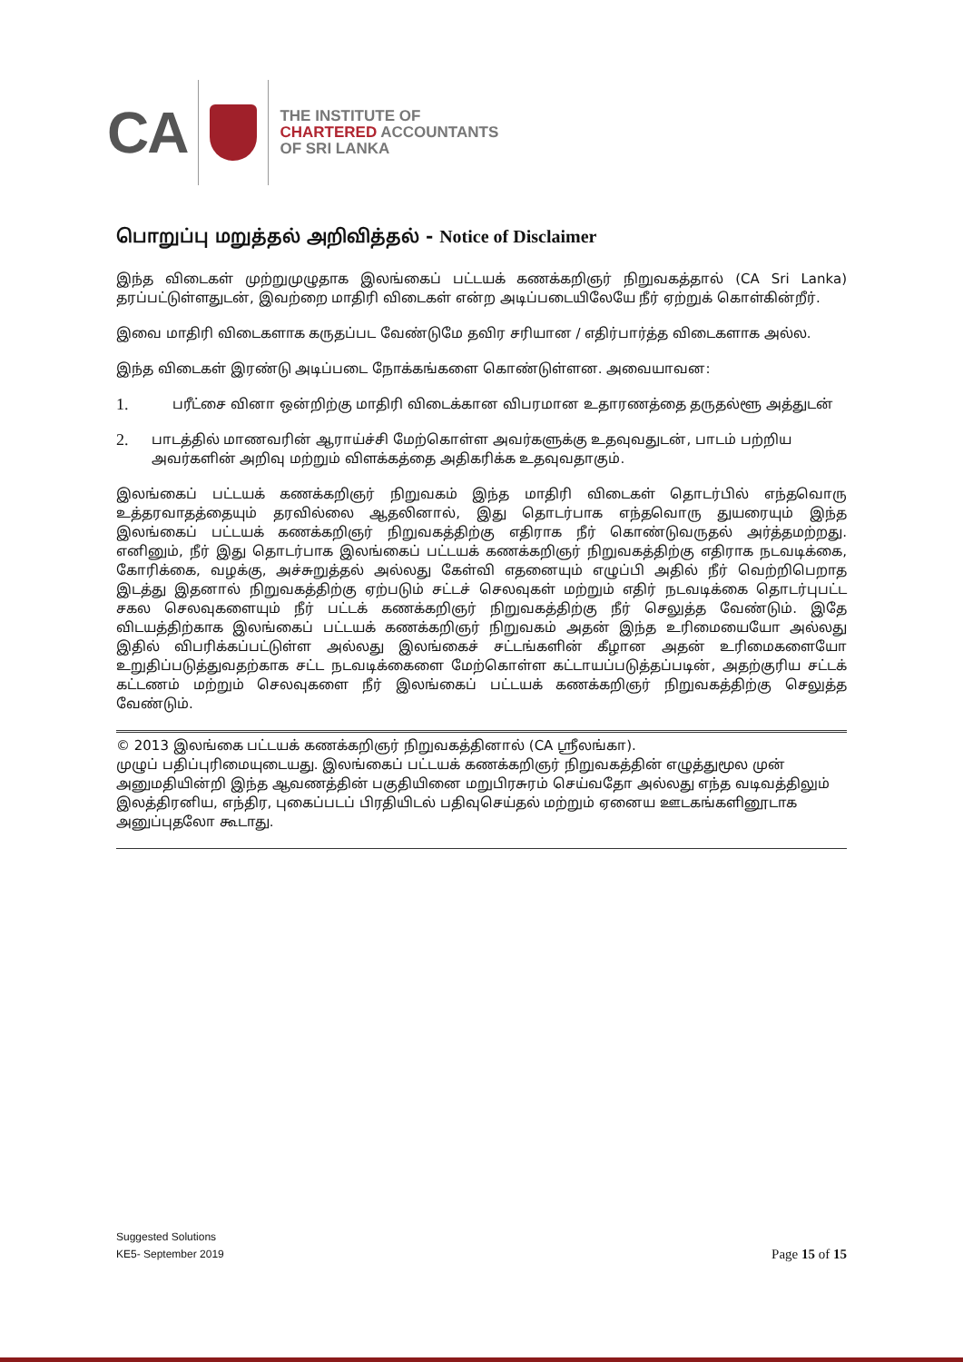CA
THE INSTITUTE OF
CHARTERED ACCOUNTANTS
OF SRI LANKA
பொறுப்பு மறுத்தல் அறிவித்தல் - Notice of Disclaimer
இந்த விடைகள் முற்றுமுழுதாக இலங்கைப் பட்டயக் கணக்கறிஞர் நிறுவகத்தால் (CA Sri Lanka) தரப்பட்டுள்ளதுடன், இவற்றை மாதிரி விடைகள் என்ற அடிப்படையிலேயே நீர் ஏற்றுக் கொள்கின்றீர்.
இவை மாதிரி விடைகளாக கருதப்பட வேண்டுமே தவிர சரியான / எதிர்பார்த்த விடைகளாக அல்ல.
இந்த விடைகள் இரண்டு அடிப்படை நோக்கங்களை கொண்டுள்ளன. அவையாவன:
1.
பரீட்சை வினா ஒன்றிற்கு மாதிரி விடைக்கான விபரமான உதாரணத்தை தருதல்ளூ அத்துடன்
2.
பாடத்தில் மாணவரின் ஆராய்ச்சி மேற்கொள்ள அவர்களுக்கு உதவுவதுடன், பாடம் பற்றிய அவர்களின் அறிவு மற்றும் விளக்கத்தை அதிகரிக்க உதவுவதாகும்.
இலங்கைப் பட்டயக் கணக்கறிஞர் நிறுவகம் இந்த மாதிரி விடைகள் தொடர்பில் எந்தவொரு உத்தரவாதத்தையும் தரவில்லை ஆதலினால், இது தொடர்பாக எந்தவொரு துயரையும் இந்த இலங்கைப் பட்டயக் கணக்கறிஞர் நிறுவகத்திற்கு எதிராக நீர் கொண்டுவருதல் அர்த்தமற்றது. எனினும், நீர் இது தொடர்பாக இலங்கைப் பட்டயக் கணக்கறிஞர் நிறுவகத்திற்கு எதிராக நடவடிக்கை, கோரிக்கை, வழக்கு, அச்சுறுத்தல் அல்லது கேள்வி எதனையும் எழுப்பி அதில் நீர் வெற்றிபெறாத இடத்து இதனால் நிறுவகத்திற்கு ஏற்படும் சட்டச் செலவுகள் மற்றும் எதிர் நடவடிக்கை தொடர்புபட்ட சகல செலவுகளையும் நீர் பட்டக் கணக்கறிஞர் நிறுவகத்திற்கு நீர் செலுத்த வேண்டும். இதே விடயத்திற்காக இலங்கைப் பட்டயக் கணக்கறிஞர் நிறுவகம் அதன் இந்த உரிமையையோ அல்லது இதில் விபரிக்கப்பட்டுள்ள அல்லது இலங்கைச் சட்டங்களின் கீழான அதன் உரிமைகளையோ உறுதிப்படுத்துவதற்காக சட்ட நடவடிக்கைளை மேற்கொள்ள கட்டாயப்படுத்தப்படின், அதற்குரிய சட்டக் கட்டணம் மற்றும் செலவுகளை நீர் இலங்கைப் பட்டயக் கணக்கறிஞர் நிறுவகத்திற்கு செலுத்த வேண்டும்.
© 2013 இலங்கை பட்டயக் கணக்கறிஞர் நிறுவகத்தினால் (CA ஸ்ரீலங்கா).
முழுப் பதிப்புரிமையுடையது. இலங்கைப் பட்டயக் கணக்கறிஞர் நிறுவகத்தின் எழுத்துமூல முன் அனுமதியின்றி இந்த ஆவணத்தின் பகுதியினை மறுபிரசுரம் செய்வதோ அல்லது எந்த வடிவத்திலும் இலத்திரனிய, எந்திர, புகைப்படப் பிரதியிடல் பதிவுசெய்தல் மற்றும் ஏனைய ஊடகங்களினூடாக அனுப்புதலோ கூடாது.
Suggested Solutions
KE5- September 2019
Page 15 of 15